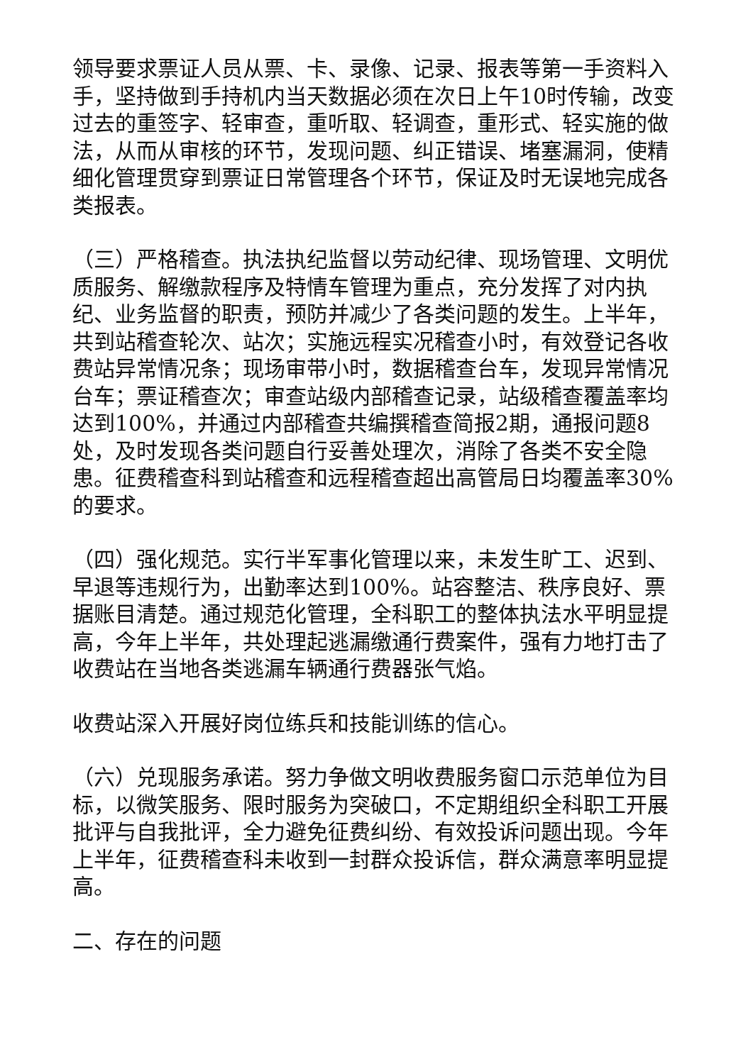领导要求票证人员从票、卡、录像、记录、报表等第一手资料入手，坚持做到手持机内当天数据必须在次日上午10时传输，改变过去的重签字、轻审查，重听取、轻调查，重形式、轻实施的做法，从而从审核的环节，发现问题、纠正错误、堵塞漏洞，使精细化管理贯穿到票证日常管理各个环节，保证及时无误地完成各类报表。
（三）严格稽查。执法执纪监督以劳动纪律、现场管理、文明优质服务、解缴款程序及特情车管理为重点，充分发挥了对内执纪、业务监督的职责，预防并减少了各类问题的发生。上半年，共到站稽查轮次、站次；实施远程实况稽查小时，有效登记各收费站异常情况条；现场审带小时，数据稽查台车，发现异常情况台车；票证稽查次；审查站级内部稽查记录，站级稽查覆盖率均达到100%，并通过内部稽查共编撰稽查简报2期，通报问题8处，及时发现各类问题自行妥善处理次，消除了各类不安全隐患。征费稽查科到站稽查和远程稽查超出高管局日均覆盖率30%的要求。
（四）强化规范。实行半军事化管理以来，未发生旷工、迟到、早退等违规行为，出勤率达到100%。站容整洁、秩序良好、票据账目清楚。通过规范化管理，全科职工的整体执法水平明显提高，今年上半年，共处理起逃漏缴通行费案件，强有力地打击了收费站在当地各类逃漏车辆通行费器张气焰。
收费站深入开展好岗位练兵和技能训练的信心。
（六）兑现服务承诺。努力争做文明收费服务窗口示范单位为目标，以微笑服务、限时服务为突破口，不定期组织全科职工开展批评与自我批评，全力避免征费纠纷、有效投诉问题出现。今年上半年，征费稽查科未收到一封群众投诉信，群众满意率明显提高。
二、存在的问题